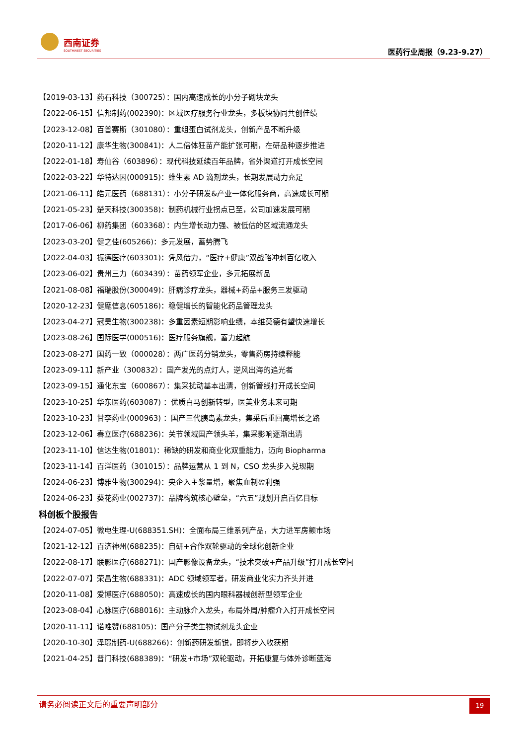西南证券
SOUTHWEST SECURITIES 医药行业周报（9.23-9.27）
【2019-03-13】药石科技（300725）：国内高速成长的小分子砌块龙头
【2022-06-15】信邦制药(002390)：区域医疗服务行业龙头，多板块协同共创佳绩
【2023-12-08】百普赛斯（301080）：重组蛋白试剂龙头，创新产品不断升级
【2020-11-12】康华生物(300841)：人二倍体狂苗产能扩张可期，在研品种逐步推进
【2022-01-18】寿仙谷（603896）：现代科技延续百年品牌，省外渠道打开成长空间
【2022-03-22】华特达因(000915)：维生素 AD 滴剂龙头，长期发展动力充足
【2021-06-11】皓元医药（688131）：小分子研发&产业一体化服务商，高速成长可期
【2021-05-23】楚天科技(300358)：制药机械行业拐点已至，公司加速发展可期
【2017-06-06】柳药集团（603368）：内生增长动力强、被低估的区域流通龙头
【2023-03-20】健之佳(605266)：多元发展，蓄势腾飞
【2022-04-03】振德医疗(603301)：凭风借力，“医疗+健康”双战略冲刺百亿收入
【2023-06-02】贵州三力（603439）：苗药领军企业，多元拓展新品
【2021-08-08】福瑞股份(300049)：肝病诊疗龙头，器械+药品+服务三发驱动
【2020-12-23】健麾信息(605186)：稳健增长的智能化药品管理龙头
【2023-04-27】冠昊生物(300238)：多重因素短期影响业绩，本维莫德有望快速增长
【2023-08-26】国际医学(000516)：医疗服务旗舰，蓄力起航
【2023-08-27】国药一致（000028）：两广医药分销龙头，零售药房持续释能
【2023-09-11】新产业（300832）：国产发光的点灯人，逆风出海的追光者
【2023-09-15】通化东宝（600867）：集采扰动基本出清，创新管线打开成长空间
【2023-10-25】华东医药(603087) ：优质白马创新转型，医美业务未来可期
【2023-10-23】甘李药业(000963) ：国产三代胰岛素龙头，集采后重回高增长之路
【2023-12-06】春立医疗(688236)：关节领域国产领头羊，集采影响逐渐出清
【2023-11-10】信达生物(01801)：稀缺的研发和商业化双重能力，迈向 Biopharma
【2023-11-14】百洋医药（301015）：品牌运营从 1 到 N，CSO 龙头步入兑现期
【2024-06-23】博雅生物(300294)：央企入主浆量增，聚焦血制盈利强
【2024-06-23】葵花药业(002737)：品牌构筑核心壁垒，“六五”规划开启百亿目标
科创板个股报告
【2024-07-05】微电生理-U(688351.SH)：全面布局三维系列产品，大力进军房颤市场
【2021-12-12】百济神州(688235)：自研+合作双轮驱动的全球化创新企业
【2022-08-17】联影医疗(688271)：国产影像设备龙头，“技术突破+产品升级”打开成长空间
【2022-07-07】荣昌生物(688331)：ADC 领域领军者，研发商业化实力齐头并进
【2020-11-08】爱博医疗(688050)：高速成长的国内眼科器械创新型领军企业
【2023-08-04】心脉医疗(688016)：主动脉介入龙头，布局外周/肿瘤介入打开成长空间
【2020-11-11】诺唯赞(688105)：国产分子类生物试剂龙头企业
【2020-10-30】泽璟制药-U(688266)：创新药研发新锐，即将步入收获期
【2021-04-25】普门科技(688389)：“研发+市场”双轮驱动，开拓康复与体外诊断蓝海
请务必阅读正文后的重要声明部分 19